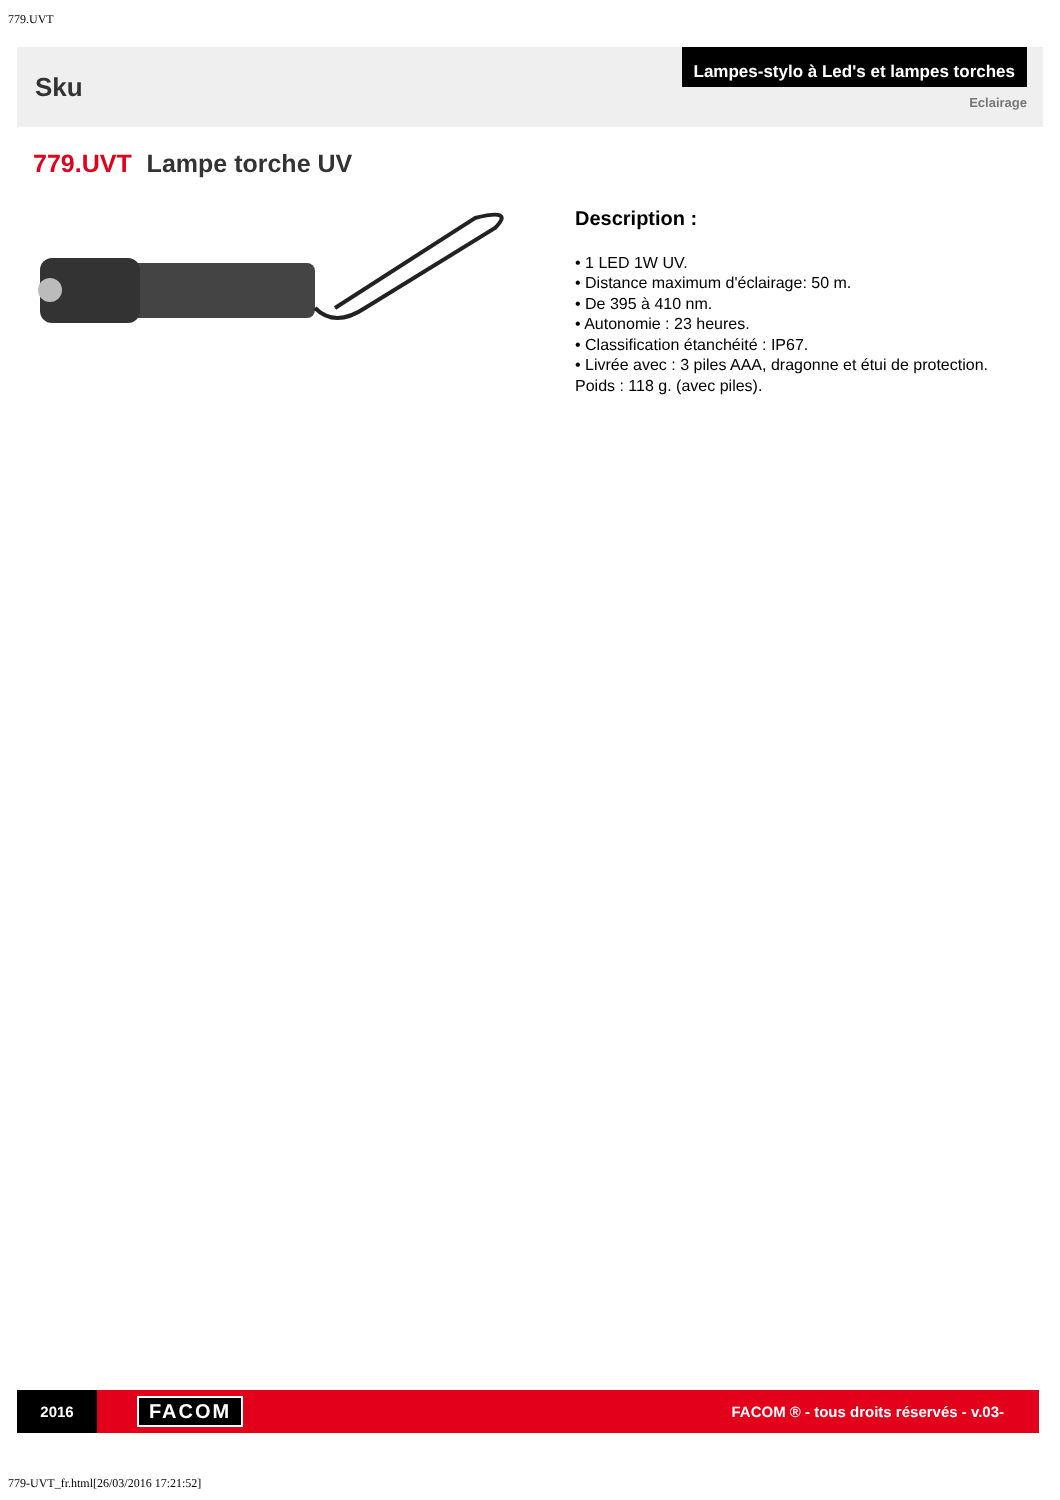779.UVT
Sku
Lampes-stylo à Led's et lampes torches
Eclairage
779.UVT Lampe torche UV
Description :
• 1 LED 1W UV.
• Distance maximum d'éclairage: 50 m.
• De 395 à 410 nm.
• Autonomie : 23 heures.
• Classification étanchéité : IP67.
• Livrée avec : 3 piles AAA, dragonne et étui de protection.
Poids : 118 g. (avec piles).
2016
FACOM
FACOM ® - tous droits réservés - v.03-
779-UVT_fr.html[26/03/2016 17:21:52]